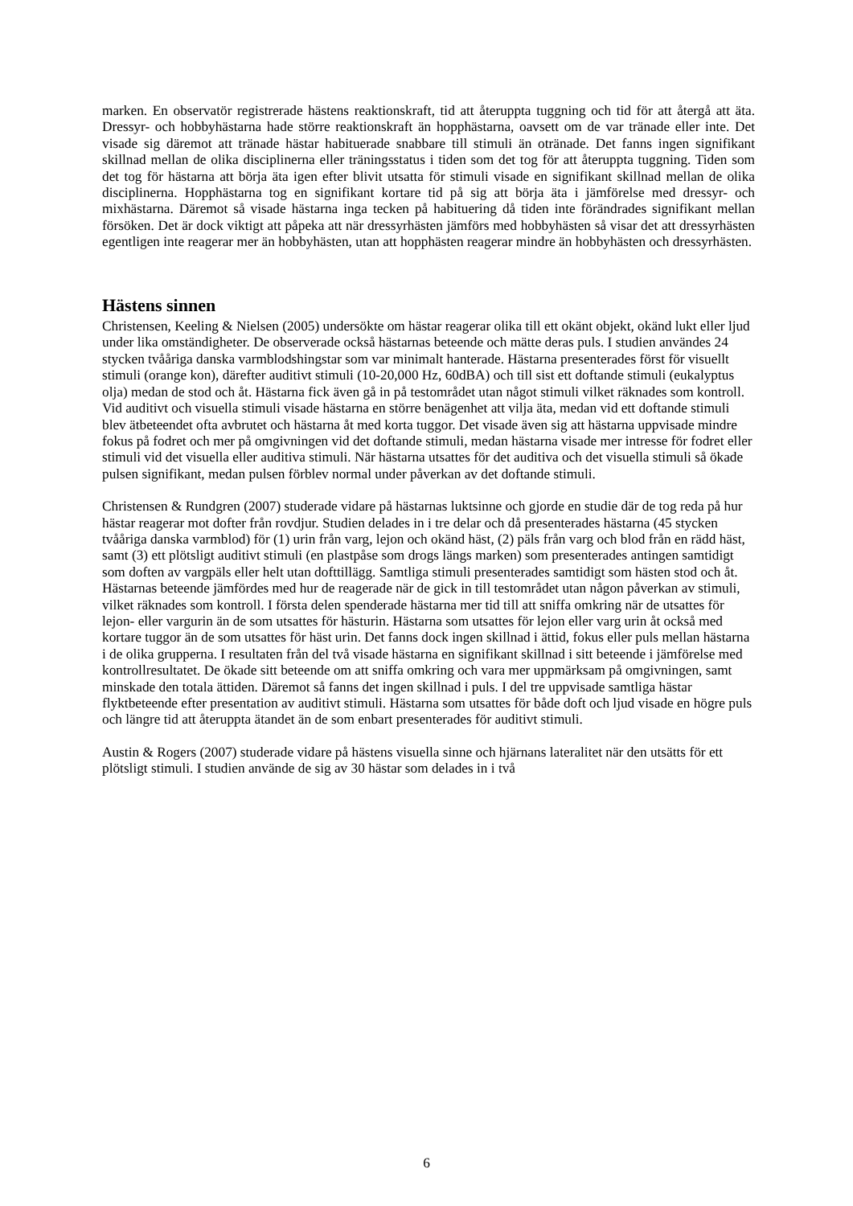marken. En observatör registrerade hästens reaktionskraft, tid att återuppta tuggning och tid för att återgå att äta. Dressyr- och hobbyhästarna hade större reaktionskraft än hopphästarna, oavsett om de var tränade eller inte. Det visade sig däremot att tränade hästar habituerade snabbare till stimuli än otränade. Det fanns ingen signifikant skillnad mellan de olika disciplinerna eller träningsstatus i tiden som det tog för att återuppta tuggning. Tiden som det tog för hästarna att börja äta igen efter blivit utsatta för stimuli visade en signifikant skillnad mellan de olika disciplinerna. Hopphästarna tog en signifikant kortare tid på sig att börja äta i jämförelse med dressyr- och mixhästarna. Däremot så visade hästarna inga tecken på habituering då tiden inte förändrades signifikant mellan försöken. Det är dock viktigt att påpeka att när dressyrhästen jämförs med hobbyhästen så visar det att dressyrhästen egentligen inte reagerar mer än hobbyhästen, utan att hopphästen reagerar mindre än hobbyhästen och dressyrhästen.
Hästens sinnen
Christensen, Keeling & Nielsen (2005) undersökte om hästar reagerar olika till ett okänt objekt, okänd lukt eller ljud under lika omständigheter. De observerade också hästarnas beteende och mätte deras puls. I studien användes 24 stycken tvååriga danska varmblodshingstar som var minimalt hanterade. Hästarna presenterades först för visuellt stimuli (orange kon), därefter auditivt stimuli (10-20,000 Hz, 60dBA) och till sist ett doftande stimuli (eukalyptus olja) medan de stod och åt. Hästarna fick även gå in på testområdet utan något stimuli vilket räknades som kontroll. Vid auditivt och visuella stimuli visade hästarna en större benägenhet att vilja äta, medan vid ett doftande stimuli blev ätbeteendet ofta avbrutet och hästarna åt med korta tuggor. Det visade även sig att hästarna uppvisade mindre fokus på fodret och mer på omgivningen vid det doftande stimuli, medan hästarna visade mer intresse för fodret eller stimuli vid det visuella eller auditiva stimuli. När hästarna utsattes för det auditiva och det visuella stimuli så ökade pulsen signifikant, medan pulsen förblev normal under påverkan av det doftande stimuli.
Christensen & Rundgren (2007) studerade vidare på hästarnas luktsinne och gjorde en studie där de tog reda på hur hästar reagerar mot dofter från rovdjur. Studien delades in i tre delar och då presenterades hästarna (45 stycken tvååriga danska varmblod) för (1) urin från varg, lejon och okänd häst, (2) päls från varg och blod från en rädd häst, samt (3) ett plötsligt auditivt stimuli (en plastpåse som drogs längs marken) som presenterades antingen samtidigt som doften av vargpäls eller helt utan dofttillägg. Samtliga stimuli presenterades samtidigt som hästen stod och åt. Hästarnas beteende jämfördes med hur de reagerade när de gick in till testområdet utan någon påverkan av stimuli, vilket räknades som kontroll. I första delen spenderade hästarna mer tid till att sniffa omkring när de utsattes för lejon- eller vargurin än de som utsattes för hästurin. Hästarna som utsattes för lejon eller varg urin åt också med kortare tuggor än de som utsattes för häst urin. Det fanns dock ingen skillnad i ättid, fokus eller puls mellan hästarna i de olika grupperna. I resultaten från del två visade hästarna en signifikant skillnad i sitt beteende i jämförelse med kontrollresultatet. De ökade sitt beteende om att sniffa omkring och vara mer uppmärksam på omgivningen, samt minskade den totala ättiden. Däremot så fanns det ingen skillnad i puls. I del tre uppvisade samtliga hästar flyktbeteende efter presentation av auditivt stimuli. Hästarna som utsattes för både doft och ljud visade en högre puls och längre tid att återuppta ätandet än de som enbart presenterades för auditivt stimuli.
Austin & Rogers (2007) studerade vidare på hästens visuella sinne och hjärnans lateralitet när den utsätts för ett plötsligt stimuli. I studien använde de sig av 30 hästar som delades in i två
6